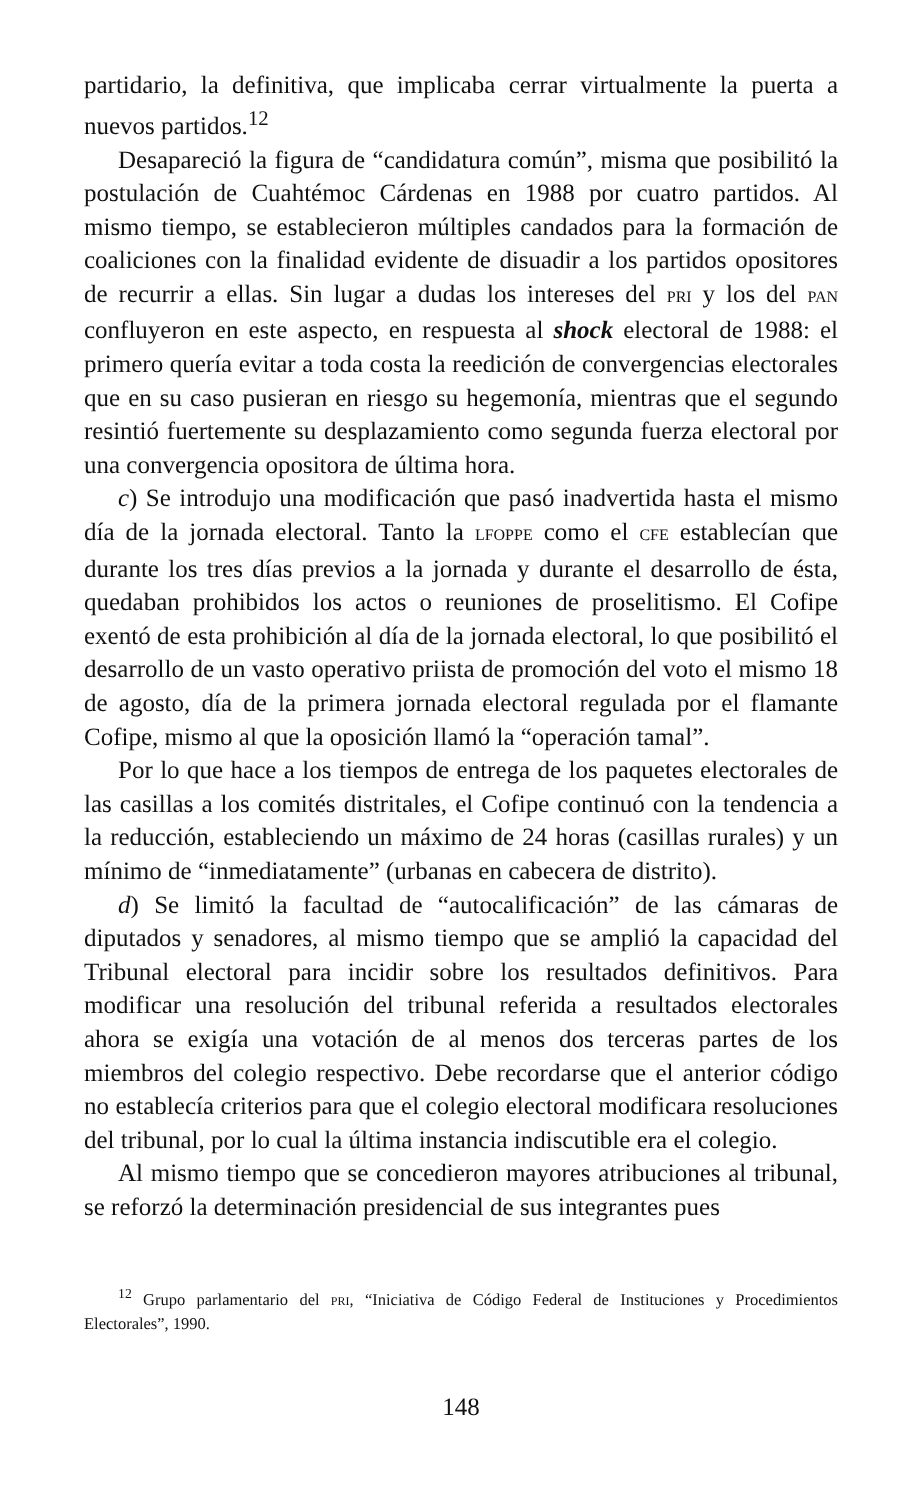partidario, la definitiva, que implicaba cerrar virtualmente la puerta a nuevos partidos.<sup>12</sup>
Desapareció la figura de “candidatura común”, misma que posibilitó la postulación de Cuahtémoc Cárdenas en 1988 por cuatro partidos. Al mismo tiempo, se establecieron múltiples candados para la formación de coaliciones con la finalidad evidente de disuadir a los partidos opositores de recurrir a ellas. Sin lugar a dudas los intereses del PRI y los del PAN confluyeron en este aspecto, en respuesta al shock electoral de 1988: el primero quería evitar a toda costa la reedición de convergencias electorales que en su caso pusieran en riesgo su hegemonía, mientras que el segundo resintió fuertemente su desplazamiento como segunda fuerza electoral por una convergencia opositora de última hora.
c) Se introdujo una modificación que pasó inadvertida hasta el mismo día de la jornada electoral. Tanto la LFOPPE como el CFE establecían que durante los tres días previos a la jornada y durante el desarrollo de ésta, quedaban prohibidos los actos o reuniones de proselitismo. El Cofipe exentó de esta prohibición al día de la jornada electoral, lo que posibilitó el desarrollo de un vasto operativo priista de promoción del voto el mismo 18 de agosto, día de la primera jornada electoral regulada por el flamante Cofipe, mismo al que la oposición llamó la “operación tamal”.
Por lo que hace a los tiempos de entrega de los paquetes electorales de las casillas a los comités distritales, el Cofipe continuó con la tendencia a la reducción, estableciendo un máximo de 24 horas (casillas rurales) y un mínimo de “inmediatamente” (urbanas en cabecera de distrito).
d) Se limitó la facultad de “autocalificación” de las cámaras de diputados y senadores, al mismo tiempo que se amplió la capacidad del Tribunal electoral para incidir sobre los resultados definitivos. Para modificar una resolución del tribunal referida a resultados electorales ahora se exigía una votación de al menos dos terceras partes de los miembros del colegio respectivo. Debe recordarse que el anterior código no establecía criterios para que el colegio electoral modificara resoluciones del tribunal, por lo cual la última instancia indiscutible era el colegio.
Al mismo tiempo que se concedieron mayores atribuciones al tribunal, se reforzó la determinación presidencial de sus integrantes pues
<sup>12</sup> Grupo parlamentario del PRI, “Iniciativa de Código Federal de Instituciones y Procedimientos Electorales”, 1990.
148